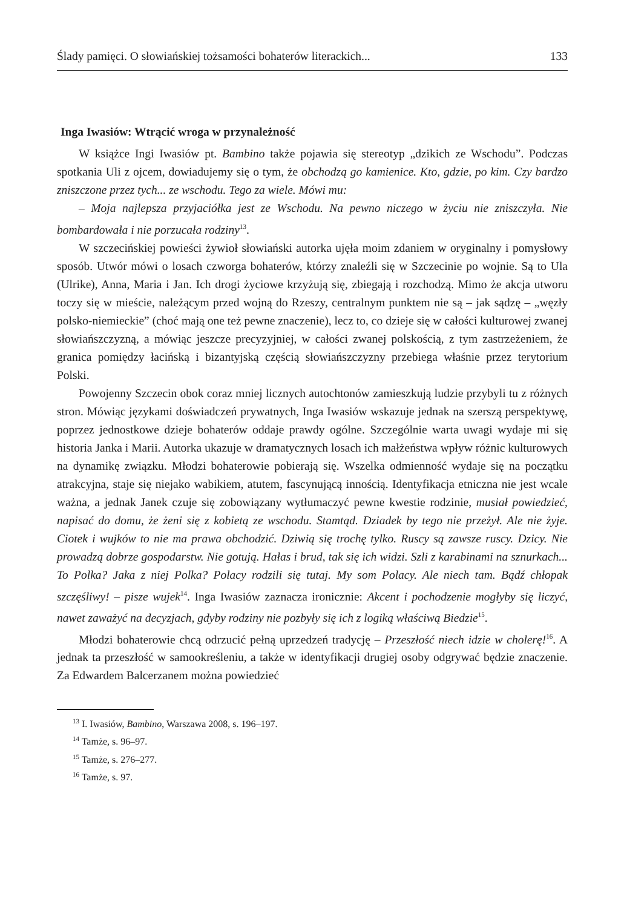Ślady pamięci. O słowiańskiej tożsamości bohaterów literackich... 133
Inga Iwasiów: Wtrącić wroga w przynależność
W książce Ingi Iwasiów pt. Bambino także pojawia się stereotyp „dzikich ze Wschodu”. Podczas spotkania Uli z ojcem, dowiadujemy się o tym, że obchodzą go kamienice. Kto, gdzie, po kim. Czy bardzo zniszczone przez tych... ze wschodu. Tego za wiele. Mówi mu:
– Moja najlepsza przyjaciółka jest ze Wschodu. Na pewno niczego w życiu nie zniszczyła. Nie bombardowała i nie porzucała rodziny<sup>13</sup>.
W szczecińskiej powieści żywioł słowiański autorka ujęła moim zdaniem w oryginalny i pomysłowy sposób. Utwór mówi o losach czworga bohaterów, którzy znaleźli się w Szczecinie po wojnie. Są to Ula (Ulrike), Anna, Maria i Jan. Ich drogi życiowe krzyżują się, zbiegają i rozchodzą. Mimo że akcja utworu toczy się w mieście, należącym przed wojną do Rzeszy, centralnym punktem nie są – jak sądzę – „węzły polsko-niemieckie” (choć mają one też pewne znaczenie), lecz to, co dzieje się w całości kulturowej zwanej słowiańszczyzną, a mówiąc jeszcze precyzyjniej, w całości zwanej polskością, z tym zastrzeżeniem, że granica pomiędzy łacińską i bizantyjską częścią słowiańszczyzny przebiega właśnie przez terytorium Polski.
Powojenny Szczecin obok coraz mniej licznych autochtonów zamieszkują ludzie przybyli tu z różnych stron. Mówiąc językami doświadczeń prywatnych, Inga Iwasiów wskazuje jednak na szerszą perspektywę, poprzez jednostkowe dzieje bohaterów oddaje prawdy ogólne. Szczególnie warta uwagi wydaje mi się historia Janka i Marii. Autorka ukazuje w dramatycznych losach ich małżeństwa wpływ różnic kulturowych na dynamikę związku. Młodzi bohaterowie pobierają się. Wszelka odmienność wydaje się na początku atrakcyjna, staje się niejako wabikiem, atutem, fascynującą innością. Identyfikacja etniczna nie jest wcale ważna, a jednak Janek czuje się zobowiązany wytłumaczyć pewne kwestie rodzinie, musiał powiedzieć, napisać do domu, że żeni się z kobietą ze wschodu. Stamtąd. Dziadek by tego nie przeżył. Ale nie żyje. Ciotek i wujków to nie ma prawa obchodzić. Dziwią się trochę tylko. Ruscy są zawsze ruscy. Dzicy. Nie prowadzą dobrze gospodarstw. Nie gotują. Hałas i brud, tak się ich widzi. Szli z karabinami na sznurkach... To Polka? Jaka z niej Polka? Polacy rodzili się tutaj. My som Polacy. Ale niech tam. Bądź chłopak szczęśliwy! – pisze wujek<sup>14</sup>. Inga Iwasiów zaznacza ironicznie: Akcent i pochodzenie mogłyby się liczyć, nawet zaważyć na decyzjach, gdyby rodziny nie pozbyły się ich z logiką właściwą Biedzie<sup>15</sup>.
Młodzi bohaterowie chcą odrzucić pełną uprzedzeń tradycję – Przeszłość niech idzie w cholerę!<sup>16</sup>. A jednak ta przeszłość w samookreśleniu, a także w identyfikacji drugiej osoby odgrywać będzie znaczenie. Za Edwardem Balcerzanem można powiedzieć
<sup>13</sup> I. Iwasiów, Bambino, Warszawa 2008, s. 196–197.
<sup>14</sup> Tamże, s. 96–97.
<sup>15</sup> Tamże, s. 276–277.
<sup>16</sup> Tamże, s. 97.